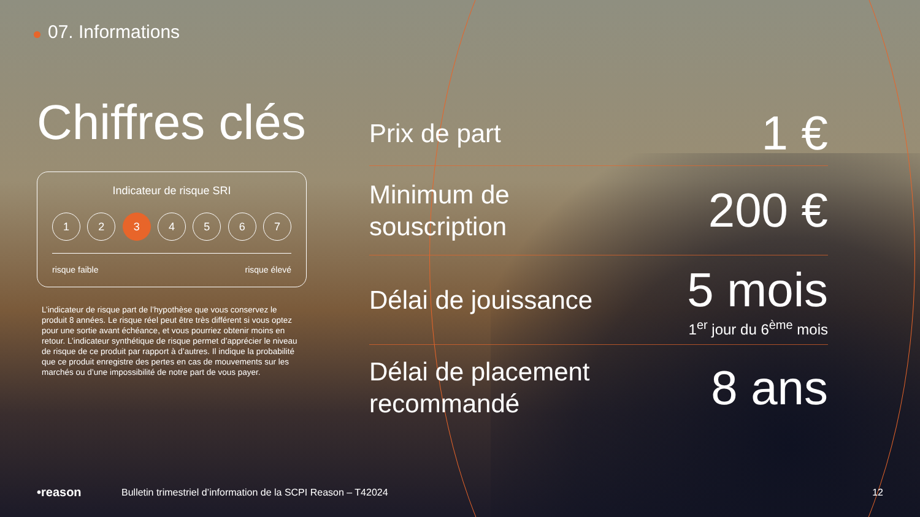07. Informations
Chiffres clés
Indicateur de risque SRI
1 2 3 4 5 6 7
risque faible risque élevé
L’indicateur de risque part de l’hypothèse que vous conservez le produit 8 années. Le risque réel peut être très différent si vous optez pour une sortie avant échéance, et vous pourriez obtenir moins en retour. L’indicateur synthétique de risque permet d’apprécier le niveau de risque de ce produit par rapport à d’autres. Il indique la probabilité que ce produit enregistre des pertes en cas de mouvements sur les marchés ou d’une impossibilité de notre part de vous payer.
Prix de part 1 €
Minimum de
souscription 200 €
Délai de jouissance 5 mois
1<sup>er</sup> jour du 6<sup>ème</sup> mois
Délai de placement
recommandé 8 ans
•reason Bulletin trimestriel d’information de la SCPI Reason – T42024 12